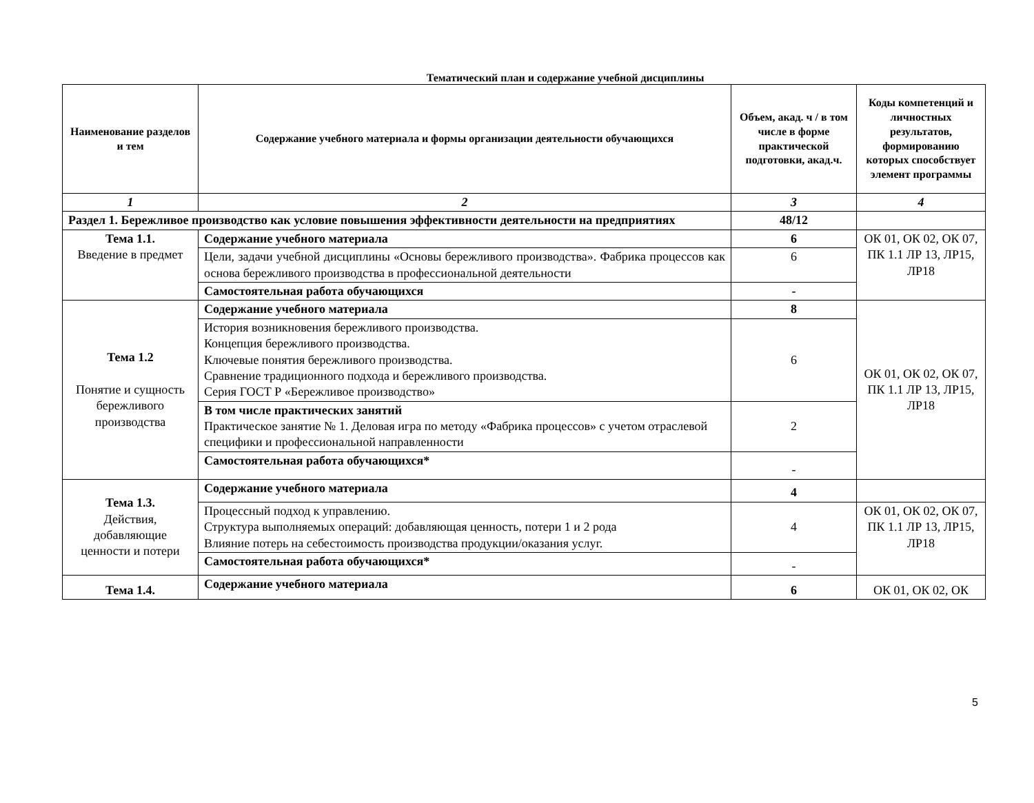Тематический план и содержание учебной дисциплины
| Наименование разделов и тем | Содержание учебного материала и формы организации деятельности обучающихся | Объем, акад. ч / в том числе в форме практической подготовки, акад.ч. | Коды компетенций и личностных результатов, формированию которых способствует элемент программы |
| --- | --- | --- | --- |
| 1 | 2 | 3 | 4 |
| Раздел 1. Бережливое производство как условие повышения эффективности деятельности на предприятиях | | 48/12 | |
| Тема 1.1. Введение в предмет | Содержание учебного материала | 6 | ОК 01, ОК 02, ОК 07, ПК 1.1 ЛР 13, ЛР15, ЛР18 |
| | Цели, задачи учебной дисциплины «Основы бережливого производства». Фабрика процессов как основа бережливого производства в профессиональной деятельности | 6 | |
| | Самостоятельная работа обучающихся | - | |
| Тема 1.2 Понятие и сущность бережливого производства | Содержание учебного материала | 8 | ОК 01, ОК 02, ОК 07, ПК 1.1 ЛР 13, ЛР15, ЛР18 |
| | История возникновения бережливого производства. Концепция бережливого производства. Ключевые понятия бережливого производства. Сравнение традиционного подхода и бережливого производства. Серия ГОСТ Р «Бережливое производство» | 6 | |
| | В том числе практических занятий Практическое занятие № 1. Деловая игра по методу «Фабрика процессов» с учетом отраслевой специфики и профессиональной направленности | 2 | |
| | Самостоятельная работа обучающихся* | - | |
| Тема 1.3. Действия, добавляющие ценности и потери | Содержание учебного материала | 4 | |
| | Процессный подход к управлению. Структура выполняемых операций: добавляющая ценность, потери 1 и 2 рода Влияние потерь на себестоимость производства продукции/оказания услуг. | 4 | ОК 01, ОК 02, ОК 07, ПК 1.1 ЛР 13, ЛР15, ЛР18 |
| | Самостоятельная работа обучающихся* | - | |
| Тема 1.4. | Содержание учебного материала | 6 | ОК 01, ОК 02, ОК |
5